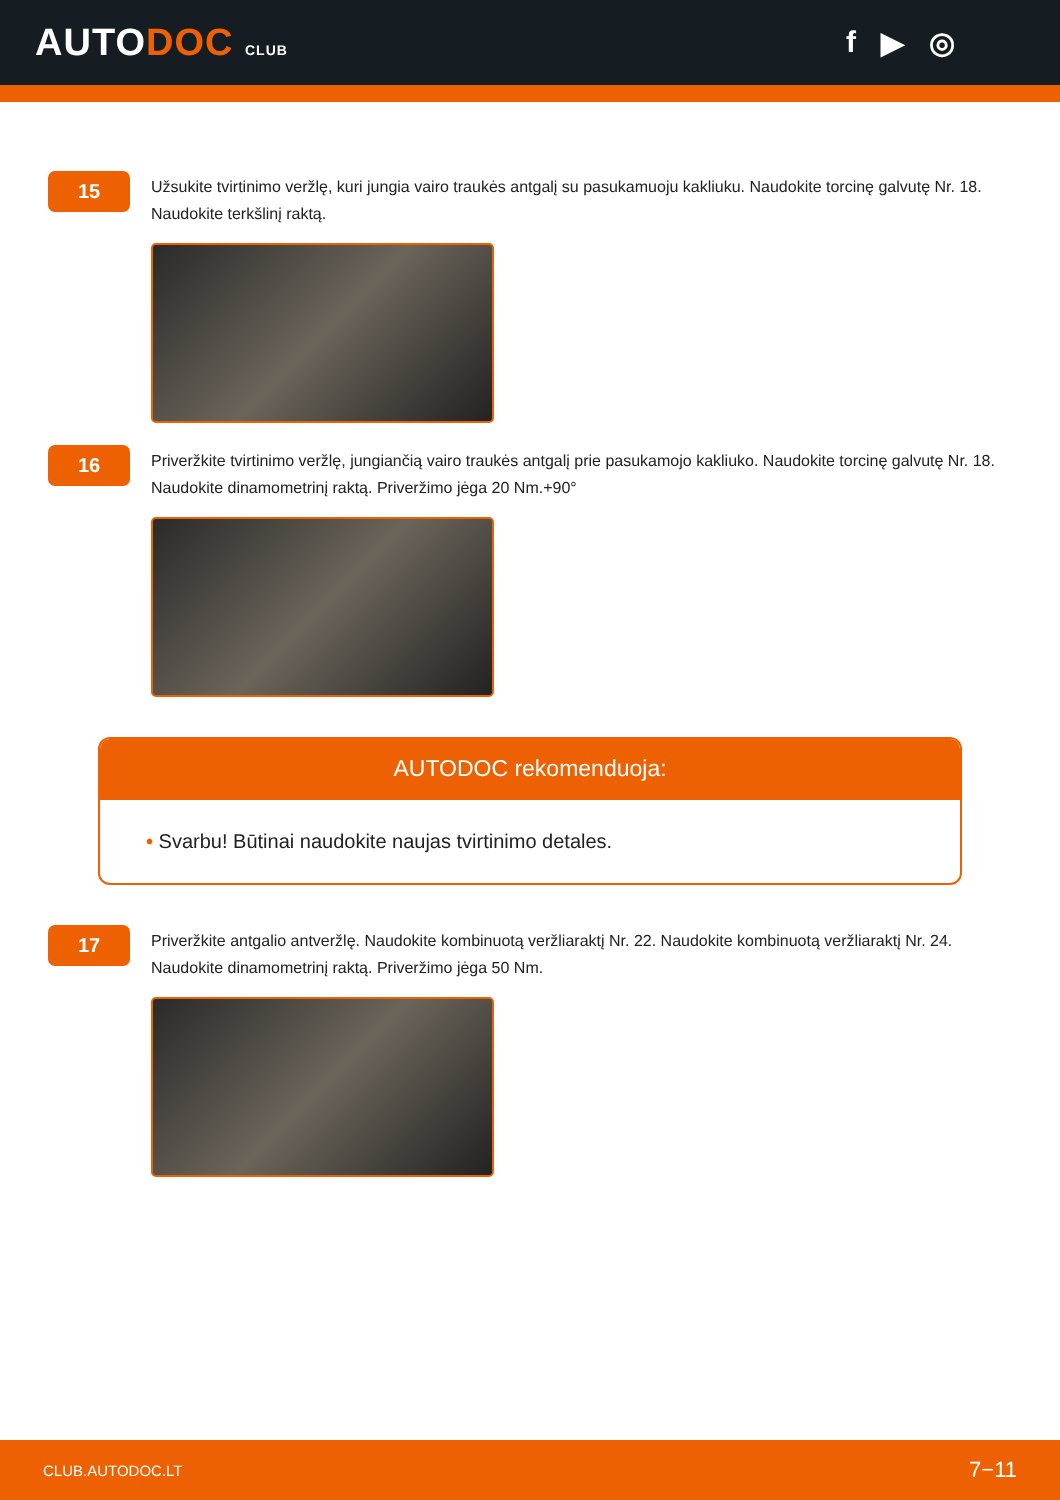AUTODOC CLUB
f ▶ ◎
15
Užsukite tvirtinimo veržlę, kuri jungia vairo traukės antgalį su pasukamuoju kakliuku. Naudokite torcinę galvutę Nr. 18. Naudokite terkšlinį raktą.
16
Priveržkite tvirtinimo veržlę, jungiančią vairo traukės antgalį prie pasukamojo kakliuko. Naudokite torcinę galvutę Nr. 18. Naudokite dinamometrinį raktą. Priveržimo jėga 20 Nm.+90°
AUTODOC rekomenduoja:
• Svarbu! Būtinai naudokite naujas tvirtinimo detales.
17
Priveržkite antgalio antveržlę. Naudokite kombinuotą veržliaraktį Nr. 22. Naudokite kombinuotą veržliaraktį Nr. 24. Naudokite dinamometrinį raktą. Priveržimo jėga 50 Nm.
CLUB.AUTODOC.LT 7−11